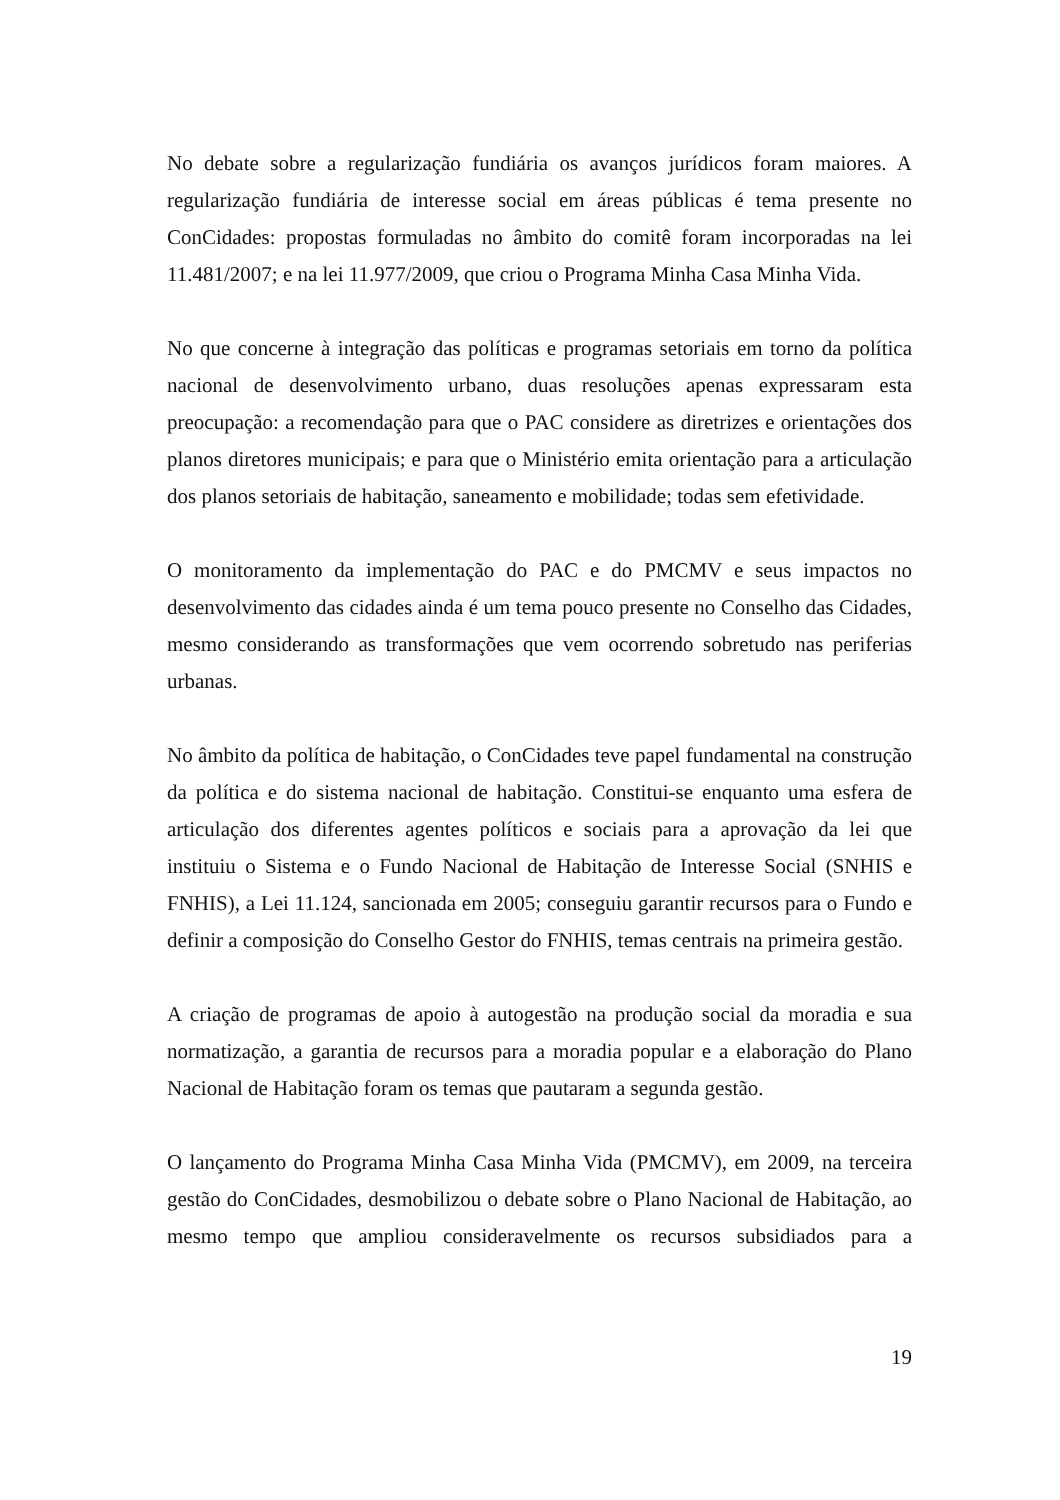No debate sobre a regularização fundiária os avanços jurídicos foram maiores. A regularização fundiária de interesse social em áreas públicas é tema presente no ConCidades: propostas formuladas no âmbito do comitê foram incorporadas na lei 11.481/2007; e na lei 11.977/2009, que criou o Programa Minha Casa Minha Vida.
No que concerne à integração das políticas e programas setoriais em torno da política nacional de desenvolvimento urbano, duas resoluções apenas expressaram esta preocupação: a recomendação para que o PAC considere as diretrizes e orientações dos planos diretores municipais; e para que o Ministério emita orientação para a articulação dos planos setoriais de habitação, saneamento e mobilidade; todas sem efetividade.
O monitoramento da implementação do PAC e do PMCMV e seus impactos no desenvolvimento das cidades ainda é um tema pouco presente no Conselho das Cidades, mesmo considerando as transformações que vem ocorrendo sobretudo nas periferias urbanas.
No âmbito da política de habitação, o ConCidades teve papel fundamental na construção da política e do sistema nacional de habitação. Constitui-se enquanto uma esfera de articulação dos diferentes agentes políticos e sociais para a aprovação da lei que instituiu o Sistema e o Fundo Nacional de Habitação de Interesse Social (SNHIS e FNHIS), a Lei 11.124, sancionada em 2005; conseguiu garantir recursos para o Fundo e definir a composição do Conselho Gestor do FNHIS, temas centrais na primeira gestão.
A criação de programas de apoio à autogestão na produção social da moradia e sua normatização, a garantia de recursos para a moradia popular e a elaboração do Plano Nacional de Habitação foram os temas que pautaram a segunda gestão.
O lançamento do Programa Minha Casa Minha Vida (PMCMV), em 2009, na terceira gestão do ConCidades, desmobilizou o debate sobre o Plano Nacional de Habitação, ao mesmo tempo que ampliou consideravelmente os recursos subsidiados para a
19